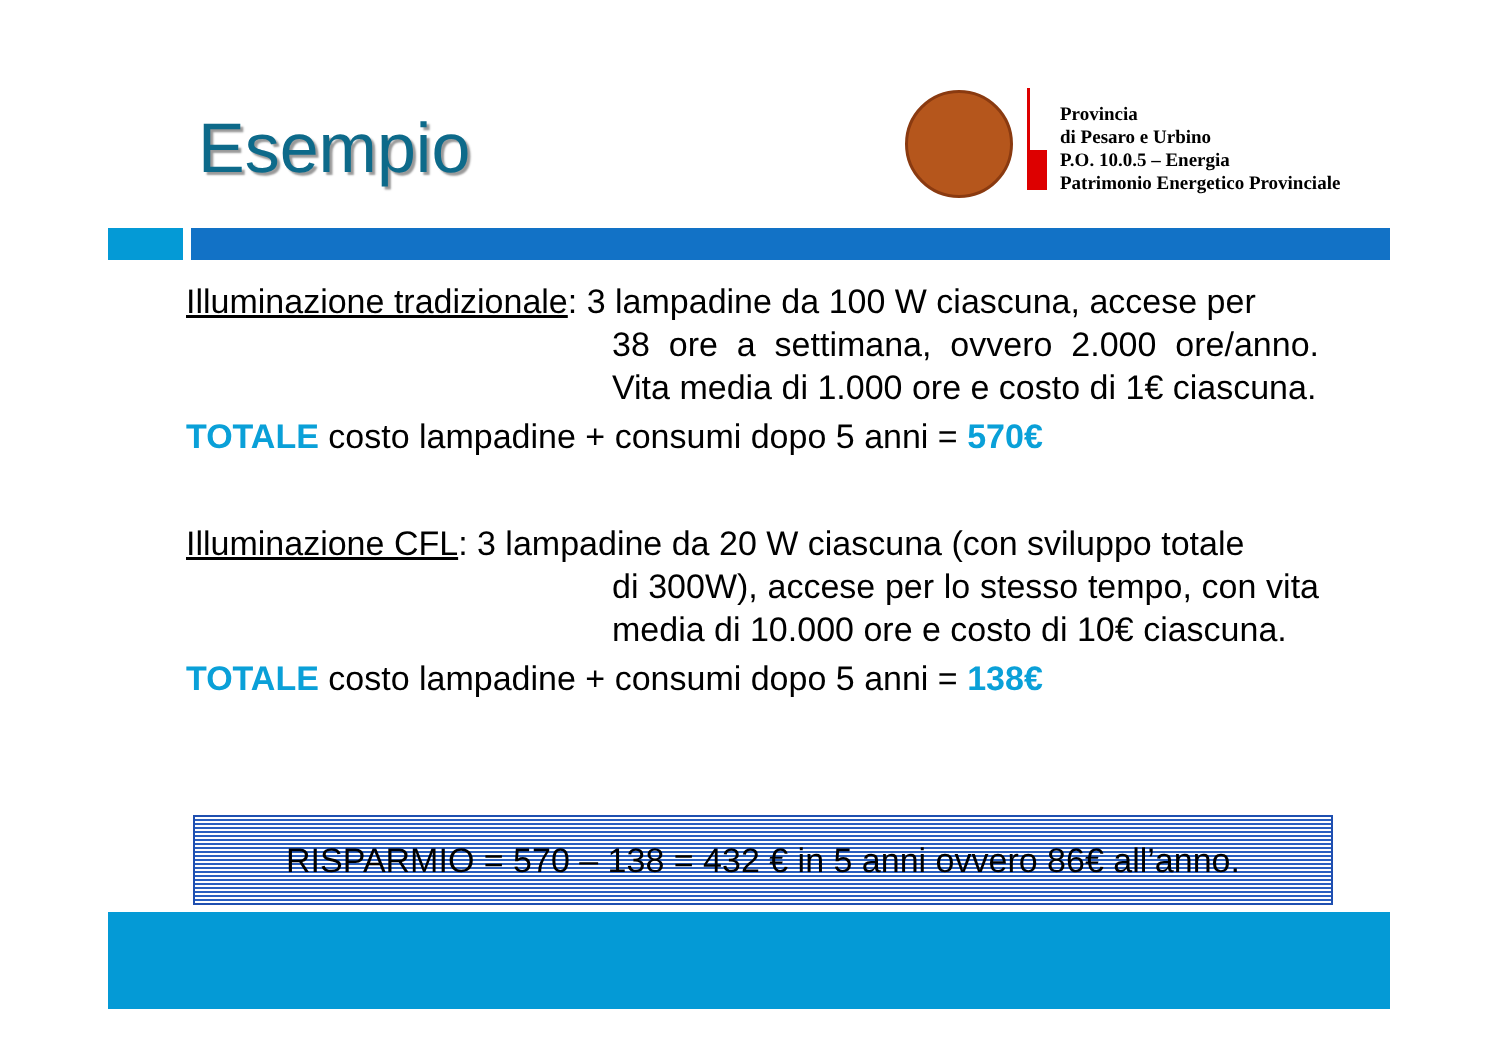Esempio
Provincia
di Pesaro e Urbino
P.O. 10.0.5 – Energia
Patrimonio Energetico Provinciale
Illuminazione tradizionale: 3 lampadine da 100 W ciascuna, accese per
38 ore a settimana, ovvero 2.000 ore/anno. Vita media di 1.000 ore e costo di 1€ ciascuna.
TOTALE costo lampadine + consumi dopo 5 anni = 570€
Illuminazione CFL: 3 lampadine da 20 W ciascuna (con sviluppo totale
di 300W), accese per lo stesso tempo, con vita media di 10.000 ore e costo di 10€ ciascuna.
TOTALE costo lampadine + consumi dopo 5 anni = 138€
RISPARMIO = 570 – 138 = 432 € in 5 anni ovvero 86€ all’anno.